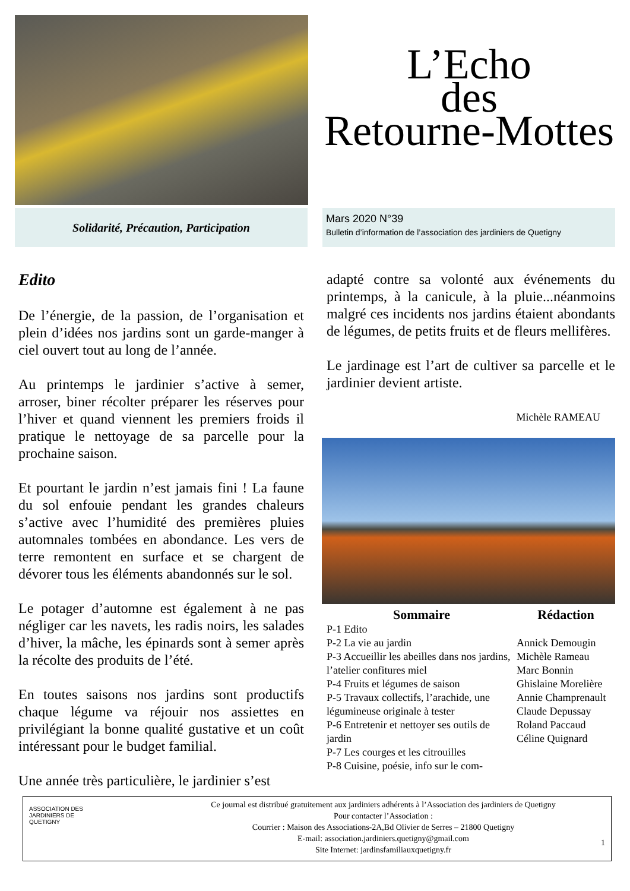L’Echo
des
Retourne-Mottes
Solidarité, Précaution, Participation
Mars 2020 N°39
Bulletin d’information de l’association des jardiniers de Quetigny
Edito
De l’énergie, de la passion, de l’organisation et plein d’idées nos jardins sont un garde-manger à ciel ouvert tout au long de l’année.
Au printemps le jardinier s’active à semer, arroser, biner récolter préparer les réserves pour l’hiver et quand viennent les premiers froids il pratique le nettoyage de sa parcelle pour la prochaine saison.
Et pourtant le jardin n’est jamais fini ! La faune du sol enfouie pendant les grandes chaleurs s’active avec l’humidité des premières pluies automnales tombées en abondance. Les vers de terre remontent en surface et se chargent de dévorer tous les éléments abandonnés sur le sol.
Le potager d’automne est également à ne pas négliger car les navets, les radis noirs, les salades d’hiver, la mâche, les épinards sont à semer après la récolte des produits de l’été.
En toutes saisons nos jardins sont productifs chaque légume va réjouir nos assiettes en privilégiant la bonne qualité gustative et un coût intéressant pour le budget familial.
Une année très particulière, le jardinier s’est
adapté contre sa volonté aux événements du printemps, à la canicule, à la pluie...néanmoins malgré ces incidents nos jardins étaient abondants de légumes, de petits fruits et de fleurs mellifères.
Le jardinage est l’art de cultiver sa parcelle et le jardinier devient artiste.
Michèle RAMEAU
Sommaire
P-1 Edito
P-2 La vie au jardin
P-3 Accueillir les abeilles dans nos jardins, l’atelier confitures miel
P-4 Fruits et légumes de saison
P-5 Travaux collectifs, l’arachide, une légumineuse originale à tester
P-6 Entretenir et nettoyer ses outils de jardin
P-7 Les courges et les citrouilles
P-8 Cuisine, poésie, info sur le com-
Rédaction
Annick Demougin
Michèle Rameau
Marc Bonnin
Ghislaine Morelière
Annie Champrenault
Claude Depussay
Roland Paccaud
Céline Quignard
ASSOCIATION DES
JARDINIERS DE
QUETIGNY
Ce journal est distribué gratuitement aux jardiniers adhérents à l’Association des jardiniers de Quetigny
Pour contacter l’Association :
Courrier : Maison des Associations-2A,Bd Olivier de Serres – 21800 Quetigny
E-mail: association.jardiniers.quetigny@gmail.com
Site Internet: jardinsfamiliauxquetigny.fr
1